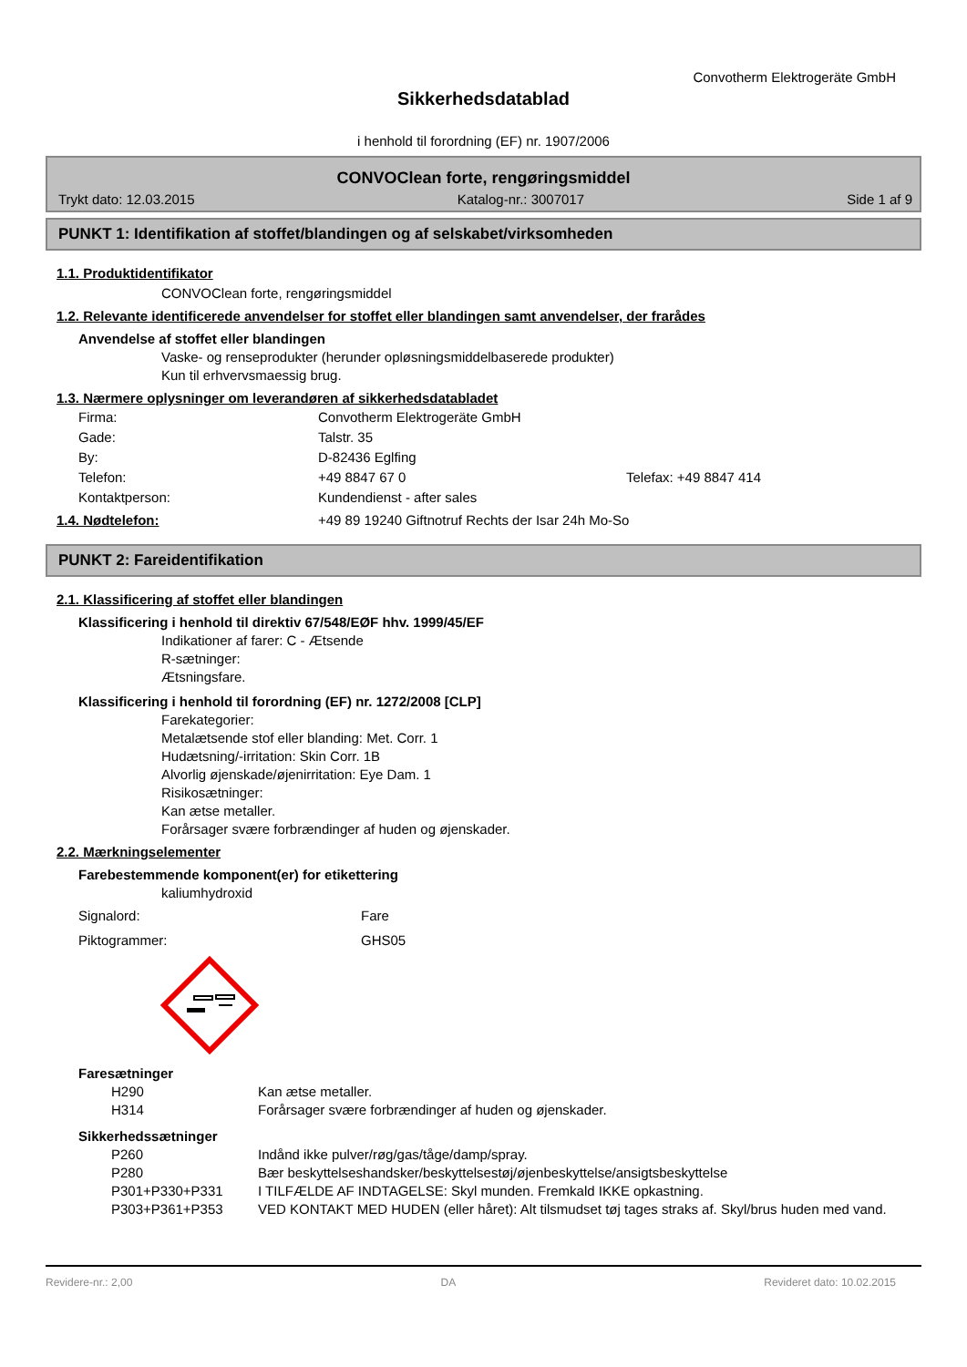Convotherm Elektrogeräte GmbH
Sikkerhedsdatablad
i henhold til forordning (EF) nr. 1907/2006
CONVOClean forte, rengøringsmiddel
Trykt dato: 12.03.2015 Katalog-nr.: 3007017 Side 1 af 9
PUNKT 1: Identifikation af stoffet/blandingen og af selskabet/virksomheden
1.1. Produktidentifikator
CONVOClean forte, rengøringsmiddel
1.2. Relevante identificerede anvendelser for stoffet eller blandingen samt anvendelser, der frarådes
Anvendelse af stoffet eller blandingen
Vaske- og renseprodukter (herunder opløsningsmiddelbaserede produkter)
Kun til erhvervsmaessig brug.
1.3. Nærmere oplysninger om leverandøren af sikkerhedsdatabladet
Firma: Convotherm Elektrogeräte GmbH Gade: Talstr. 35 By: D-82436 Eglfing Telefon: +49 8847 67 0 Telefax: +49 8847 414 Kontaktperson: Kundendienst - after sales
1.4. Nødtelefon: +49 89 19240 Giftnotruf Rechts der Isar 24h Mo-So
PUNKT 2: Fareidentifikation
2.1. Klassificering af stoffet eller blandingen
Klassificering i henhold til direktiv 67/548/EØF hhv. 1999/45/EF
Indikationer af farer: C - Ætsende
R-sætninger:
Ætsningsfare.
Klassificering i henhold til forordning (EF) nr. 1272/2008 [CLP]
Farekategorier:
Metalætsende stof eller blanding: Met. Corr. 1
Hudætsning/-irritation: Skin Corr. 1B
Alvorlig øjenskade/øjenirritation: Eye Dam. 1
Risikosætninger:
Kan ætse metaller.
Forårsager svære forbrændinger af huden og øjenskader.
2.2. Mærkningselementer
Farebestemmende komponent(er) for etikettering
kaliumhydroxid
Signalord: Fare Piktogrammer: GHS05
Faresætninger
H290 Kan ætse metaller. H314 Forårsager svære forbrændinger af huden og øjenskader.
Sikkerhedssætninger
P260 Indånd ikke pulver/røg/gas/tåge/damp/spray. P280 Bær beskyttelseshandsker/beskyttelsestøj/øjenbeskyttelse/ansigtsbeskyttelse P301+P330+P331 I TILFÆLDE AF INDTAGELSE: Skyl munden. Fremkald IKKE opkastning. P303+P361+P353 VED KONTAKT MED HUDEN (eller håret): Alt tilsmudset tøj tages straks af. Skyl/brus huden med vand.
Revidere-nr.: 2,00 DA Revideret dato: 10.02.2015